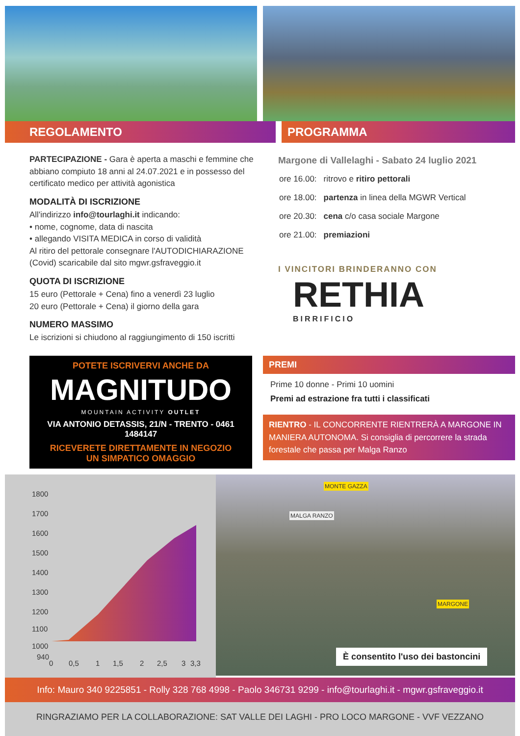REGOLAMENTO PROGRAMMA
PARTECIPAZIONE - Gara è aperta a maschi e femmine che abbiano compiuto 18 anni al 24.07.2021 e in possesso del certificato medico per attività agonistica
MODALITÀ DI ISCRIZIONE
All'indirizzo info@tourlaghi.it indicando:
• nome, cognome, data di nascita
• allegando VISITA MEDICA in corso di validità
Al ritiro del pettorale consegnare l'AUTODICHIARAZIONE (Covid) scaricabile dal sito mgwr.gsfraveggio.it
QUOTA DI ISCRIZIONE
15 euro (Pettorale + Cena) fino a venerdì 23 luglio
20 euro (Pettorale + Cena) il giorno della gara
NUMERO MASSIMO
Le iscrizioni si chiudono al raggiungimento di 150 iscritti
Margone di Vallelaghi - Sabato 24 luglio 2021
| ore 16.00: | ritrovo e ritiro pettorali |
| ore 18.00: | partenza in linea della MGWR Vertical |
| ore 20.30: | cena c/o casa sociale Margone |
| ore 21.00: | premiazioni |
I VINCITORI BRINDERANNO CON
RETHIA
BIRRIFICIO
POTETE ISCRIVERVI ANCHE DA
MAGNITUDO
MOUNTAIN ACTIVITY OUTLET
VIA ANTONIO DETASSIS, 21/N - TRENTO - 0461 1484147
RICEVERETE DIRETTAMENTE IN NEGOZIO
UN SIMPATICO OMAGGIO
PREMI
Prime 10 donne - Primi 10 uomini
Premi ad estrazione fra tutti i classificati
RIENTRO - IL CONCORRENTE RIENTRERÀ A MARGONE IN MANIERA AUTONOMA. Si consiglia di percorrere la strada forestale che passa per Malga Ranzo
1800
1700
1600
1500
1400
1300
1200
1100
1000
940
0
0,5
1
1,5
2
2,5
3
3,3
MONTE GAZZA
MALGA RANZO
MARGONE
È consentito l'uso dei bastoncini
Info: Mauro 340 9225851 - Rolly 328 768 4998 - Paolo 346731 9299 - info@tourlaghi.it - mgwr.gsfraveggio.it
RINGRAZIAMO PER LA COLLABORAZIONE: SAT VALLE DEI LAGHI - PRO LOCO MARGONE - VVF VEZZANO